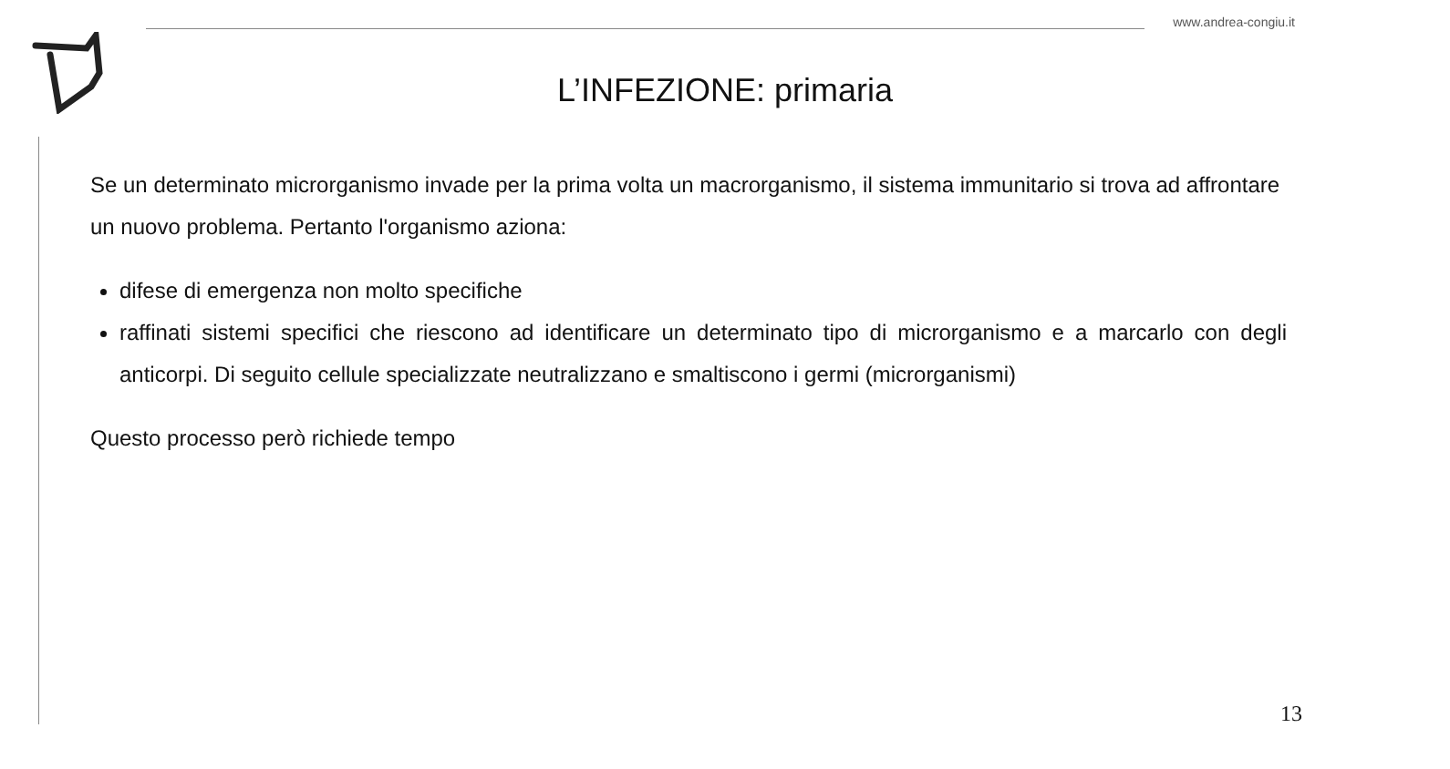www.andrea-congiu.it
L’INFEZIONE: primaria
Se un determinato microrganismo invade per la prima volta un macrorganismo, il sistema immunitario si trova ad affrontare un nuovo problema. Pertanto l'organismo aziona:
difese di emergenza non molto specifiche
raffinati sistemi specifici che riescono ad identificare un determinato tipo di microrganismo e a marcarlo con degli anticorpi. Di seguito cellule specializzate neutralizzano e smaltiscono i germi (microrganismi)
Questo processo però richiede tempo
13